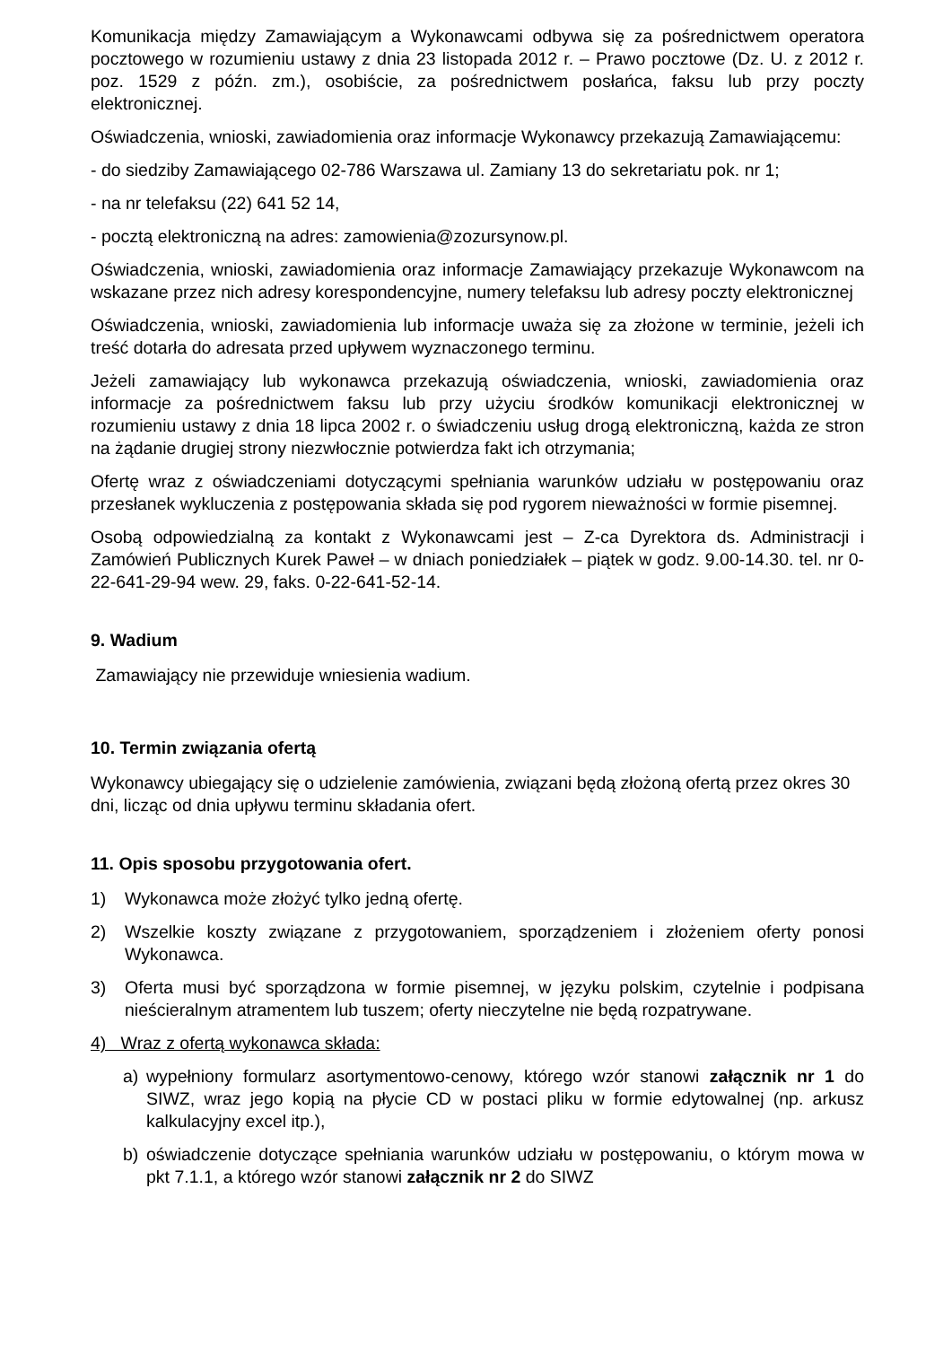Komunikacja między Zamawiającym a Wykonawcami odbywa się za pośrednictwem operatora pocztowego w rozumieniu ustawy z dnia 23 listopada 2012 r. – Prawo pocztowe (Dz. U. z 2012 r. poz. 1529 z późn. zm.), osobiście, za pośrednictwem posłańca, faksu lub przy poczty elektronicznej.
Oświadczenia, wnioski, zawiadomienia oraz informacje Wykonawcy przekazują Zamawiającemu:
- do siedziby Zamawiającego 02-786 Warszawa ul. Zamiany 13 do sekretariatu pok. nr 1;
- na nr telefaksu (22) 641 52 14,
- pocztą elektroniczną na adres: zamowienia@zozursynow.pl.
Oświadczenia, wnioski, zawiadomienia oraz informacje Zamawiający przekazuje Wykonawcom na wskazane przez nich adresy korespondencyjne, numery telefaksu lub adresy poczty elektronicznej
Oświadczenia, wnioski, zawiadomienia lub informacje uważa się za złożone w terminie, jeżeli ich treść dotarła do adresata przed upływem wyznaczonego terminu.
Jeżeli zamawiający lub wykonawca przekazują oświadczenia, wnioski, zawiadomienia oraz informacje za pośrednictwem faksu lub przy użyciu środków komunikacji elektronicznej w rozumieniu ustawy z dnia 18 lipca 2002 r. o świadczeniu usług drogą elektroniczną, każda ze stron na żądanie drugiej strony niezwłocznie potwierdza fakt ich otrzymania;
Ofertę wraz z oświadczeniami dotyczącymi spełniania warunków udziału w postępowaniu oraz przesłanek wykluczenia z postępowania składa się pod rygorem nieważności w formie pisemnej.
Osobą odpowiedzialną za kontakt z Wykonawcami jest – Z-ca Dyrektora ds. Administracji i Zamówień Publicznych Kurek Paweł – w dniach poniedziałek – piątek w godz. 9.00-14.30. tel. nr 0-22-641-29-94 wew. 29, faks. 0-22-641-52-14.
9. Wadium
Zamawiający nie przewiduje wniesienia wadium.
10. Termin związania ofertą
Wykonawcy ubiegający się o udzielenie zamówienia, związani będą złożoną ofertą przez okres 30 dni, licząc od dnia upływu terminu składania ofert.
11. Opis sposobu przygotowania ofert.
1) Wykonawca może złożyć tylko jedną ofertę.
2) Wszelkie koszty związane z przygotowaniem, sporządzeniem i złożeniem oferty ponosi Wykonawca.
3) Oferta musi być sporządzona w formie pisemnej, w języku polskim, czytelnie i podpisana nieścieralnym atramentem lub tuszem; oferty nieczytelne nie będą rozpatrywane.
4) Wraz z ofertą wykonawca składa:
a) wypełniony formularz asortymentowo-cenowy, którego wzór stanowi załącznik nr 1 do SIWZ, wraz jego kopią na płycie CD w postaci pliku w formie edytowalnej (np. arkusz kalkulacyjny excel itp.),
b) oświadczenie dotyczące spełniania warunków udziału w postępowaniu, o którym mowa w pkt 7.1.1, a którego wzór stanowi załącznik nr 2 do SIWZ